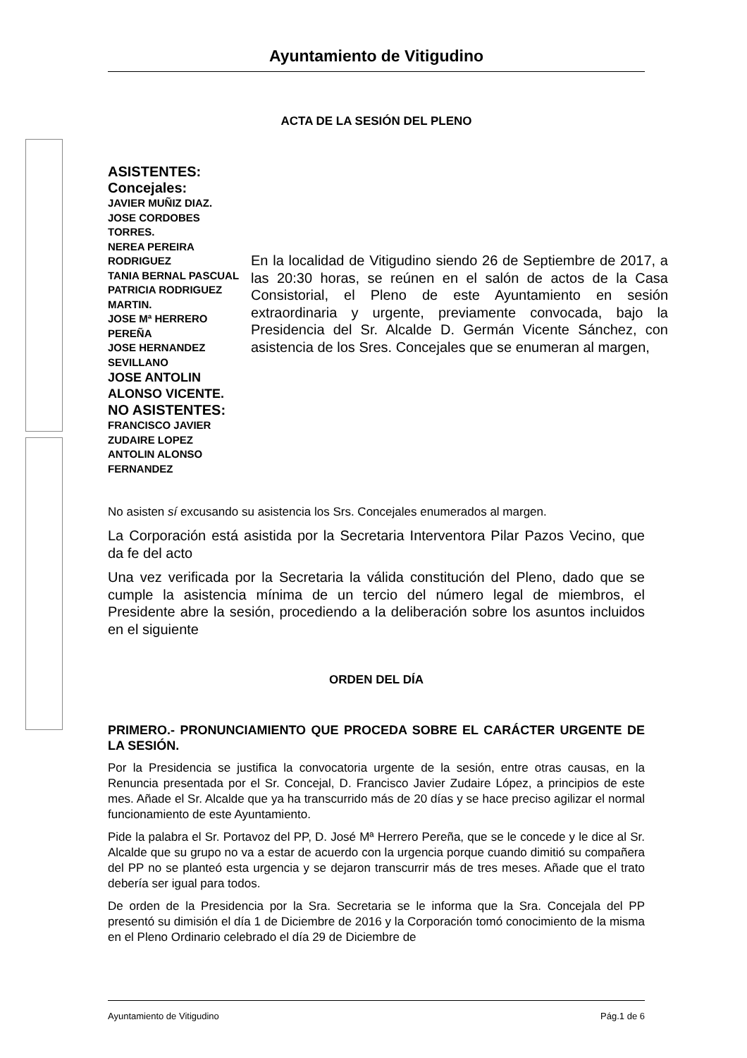Ayuntamiento de Vitigudino
ACTA DE LA SESIÓN DEL PLENO
ASISTENTES:
Concejales:
JAVIER MUÑIZ DIAZ.
JOSE CORDOBES TORRES.
NEREA PEREIRA RODRIGUEZ
TANIA BERNAL PASCUAL
PATRICIA RODRIGUEZ MARTIN.
JOSE Mª HERRERO PEREÑA
JOSE HERNANDEZ SEVILLANO
JOSE ANTOLIN ALONSO VICENTE.
NO ASISTENTES:
FRANCISCO JAVIER ZUDAIRE LOPEZ
ANTOLIN ALONSO FERNANDEZ
En la localidad de Vitigudino siendo 26 de Septiembre de 2017, a las 20:30 horas, se reúnen en el salón de actos de la Casa Consistorial, el Pleno de este Ayuntamiento en sesión extraordinaria y urgente, previamente convocada, bajo la Presidencia del Sr. Alcalde D. Germán Vicente Sánchez, con asistencia de los Sres. Concejales que se enumeran al margen,
No asisten sí excusando su asistencia los Srs. Concejales enumerados al margen.
La Corporación está asistida por la Secretaria Interventora Pilar Pazos Vecino, que da fe del acto
Una vez verificada por la Secretaria la válida constitución del Pleno, dado que se cumple la asistencia mínima de un tercio del número legal de miembros, el Presidente abre la sesión, procediendo a la deliberación sobre los asuntos incluidos en el siguiente
ORDEN DEL DÍA
PRIMERO.- PRONUNCIAMIENTO QUE PROCEDA SOBRE EL CARÁCTER URGENTE DE LA SESIÓN.
Por la Presidencia se justifica la convocatoria urgente de la sesión, entre otras causas, en la Renuncia presentada por el Sr. Concejal, D. Francisco Javier Zudaire López, a principios de este mes. Añade el Sr. Alcalde que ya ha transcurrido más de 20 días y se hace preciso agilizar el normal funcionamiento de este Ayuntamiento.
Pide la palabra el Sr. Portavoz del PP, D. José Mª Herrero Pereña, que se le concede y le dice al Sr. Alcalde que su grupo no va a estar de acuerdo con la urgencia porque cuando dimitió su compañera del PP no se planteó esta urgencia y se dejaron transcurrir más de tres meses. Añade que el trato debería ser igual para todos.
De orden de la Presidencia por la Sra. Secretaria se le informa que la Sra. Concejala del PP presentó su dimisión el día 1 de Diciembre de 2016 y la Corporación tomó conocimiento de la misma en el Pleno Ordinario celebrado el día 29 de Diciembre de
Ayuntamiento de Vitigudino Pág.1 de 6